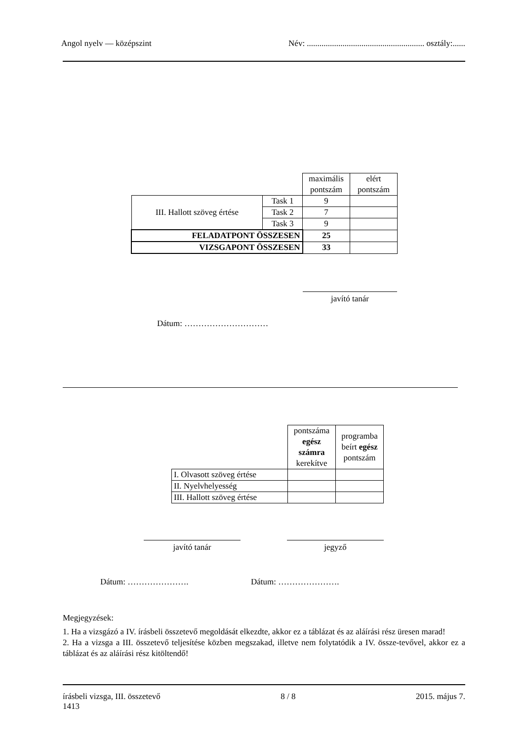Angol nyelv — középszint Név: ........................................................ osztály:......
| | | maximális pontszám | elért pontszám |
| III. Hallott szöveg értése | Task 1 | 9 | |
| | Task 2 | 7 | |
| | Task 3 | 9 | |
| FELADATPONT ÖSSZESEN | | 25 | |
| VIZSGAPONT ÖSSZESEN | | 33 | |
javító tanár
Dátum: …………………………
| | pontszáma egész számra kerekítve | programba beírt egész pontszám |
| I. Olvasott szöveg értése | | |
| II. Nyelvhelyesség | | |
| III. Hallott szöveg értése | | |
javító tanár jegyző
Dátum: …………………. Dátum: ………………….
Megjegyzések:
1. Ha a vizsgázó a IV. írásbeli összetevő megoldását elkezdte, akkor ez a táblázat és az aláírási rész üresen marad!
2. Ha a vizsga a III. összetevő teljesítése közben megszakad, illetve nem folytatódik a IV. össze-tevővel, akkor ez a táblázat és az aláírási rész kitöltendő!
írásbeli vizsga, III. összetevő
1413 8 / 8 2015. május 7.